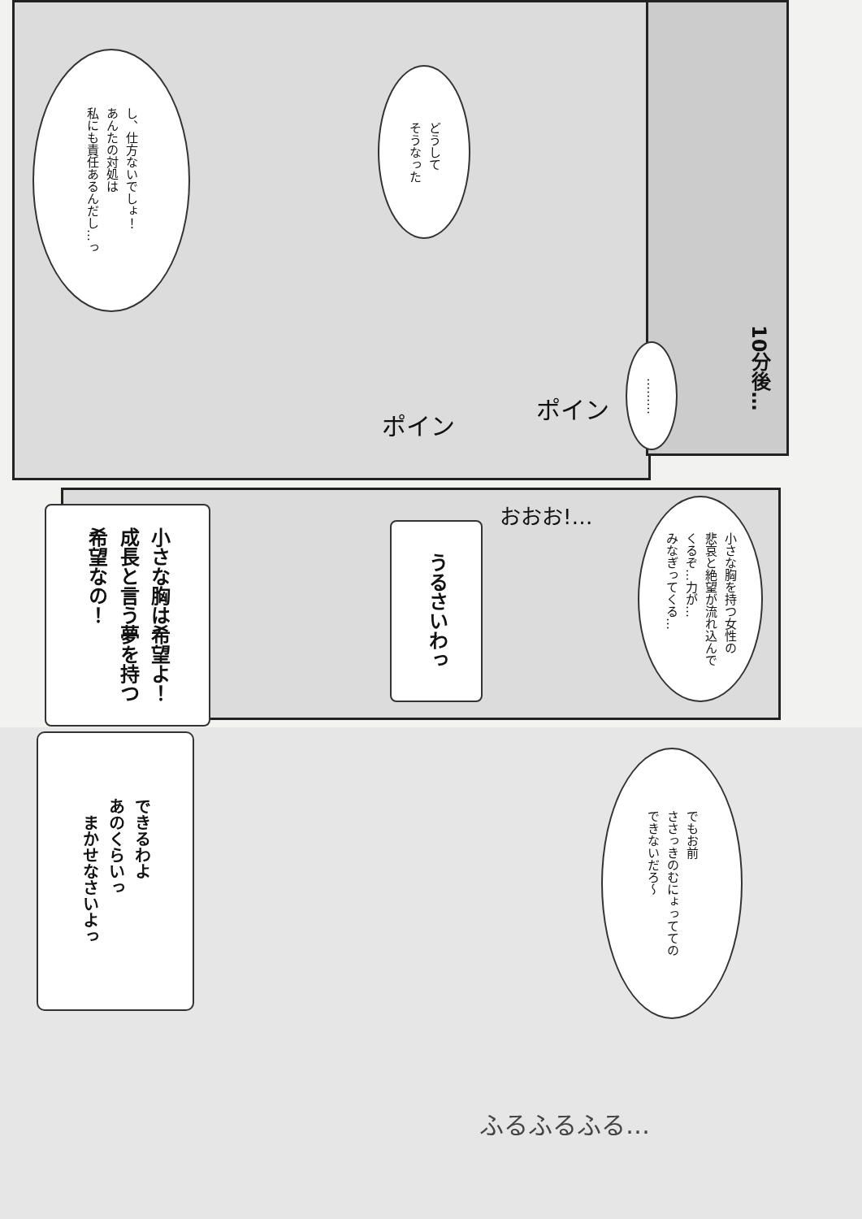し、仕方ないでしょ！
あんたの対処は
私にも責任あるんだし…っ
どうして
そうなった
ポイン
ポイン
………
10分後…
おおお!…
小さな胸を持つ女性の
悲哀と絶望が流れ込んで
くるぞ…力が…
みなぎってくる…
うるさいわっ
小さな胸は希望よ！
成長と言う夢を持つ
希望なの！
できるわよ
あのくらいっ
　まかせなさいよっ
でもお前
ささっきのむにょってての
できないだろ～
ふるふるふる…